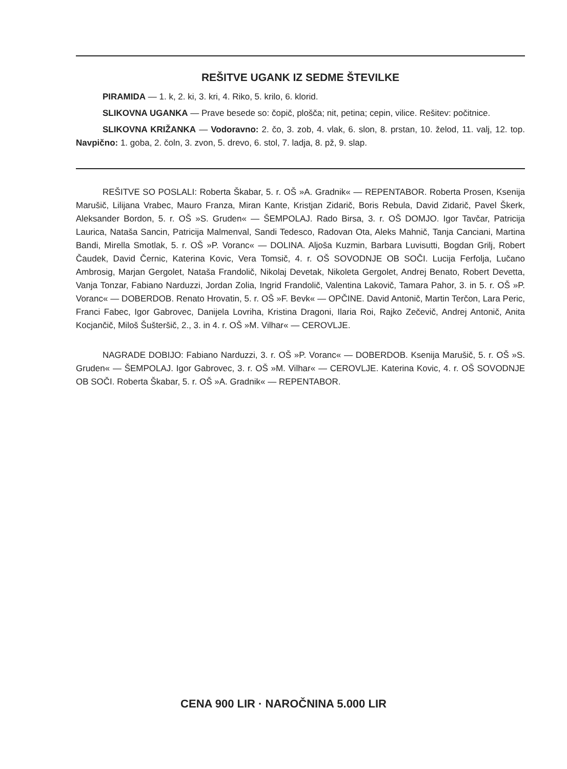REŠITVE UGANK IZ SEDME ŠTEVILKE
PIRAMIDA — 1. k, 2. ki, 3. kri, 4. Riko, 5. krilo, 6. klorid.
SLIKOVNA UGANKA — Prave besede so: čopič, plošča; nit, petina; cepin, vilice. Rešitev: počitnice.
SLIKOVNA KRIŽANKA — Vodoravno: 2. čo, 3. zob, 4. vlak, 6. slon, 8. prstan, 10. želod, 11. valj, 12. top. Navpično: 1. goba, 2. čoln, 3. zvon, 5. drevo, 6. stol, 7. ladja, 8. pž, 9. slap.
REŠITVE SO POSLALI: Roberta Škabar, 5. r. OŠ »A. Gradnik« — REPENTABOR. Roberta Prosen, Ksenija Marušič, Lilijana Vrabec, Mauro Franza, Miran Kante, Kristjan Zidarič, Boris Rebula, David Zidarič, Pavel Škerk, Aleksander Bordon, 5. r. OŠ »S. Gruden« — ŠEMPOLAJ. Rado Birsa, 3. r. OŠ DOMJO. Igor Tavčar, Patricija Laurica, Nataša Sancin, Patricija Malmenval, Sandi Tedesco, Radovan Ota, Aleks Mahnič, Tanja Canciani, Martina Bandi, Mirella Smotlak, 5. r. OŠ »P. Voranc« — DOLINA. Aljoša Kuzmin, Barbara Luvisutti, Bogdan Grilj, Robert Čaudek, David Černic, Katerina Kovic, Vera Tomsič, 4. r. OŠ SOVODNJE OB SOČI. Lucija Ferfolja, Lučano Ambrosig, Marjan Gergolet, Nataša Frandolič, Nikolaj Devetak, Nikoleta Gergolet, Andrej Benato, Robert Devetta, Vanja Tonzar, Fabiano Narduzzi, Jordan Zolia, Ingrid Frandolič, Valentina Lakovič, Tamara Pahor, 3. in 5. r. OŠ »P. Voranc« — DOBERDOB. Renato Hrovatin, 5. r. OŠ »F. Bevk« — OPČINE. David Antonič, Martin Terčon, Lara Peric, Franci Fabec, Igor Gabrovec, Danijela Lovriha, Kristina Dragoni, Ilaria Roi, Rajko Zečevič, Andrej Antonič, Anita Kocjančič, Miloš Šušteršič, 2., 3. in 4. r. OŠ »M. Vilhar« — CEROVLJE.
NAGRADE DOBIJO: Fabiano Narduzzi, 3. r. OŠ »P. Voranc« — DOBERDOB. Ksenija Marušič, 5. r. OŠ »S. Gruden« — ŠEMPOLAJ. Igor Gabrovec, 3. r. OŠ »M. Vilhar« — CEROVLJE. Katerina Kovic, 4. r. OŠ SOVODNJE OB SOČI. Roberta Škabar, 5. r. OŠ »A. Gradnik« — REPENTABOR.
CENA 900 LIR · NAROČNINA 5.000 LIR